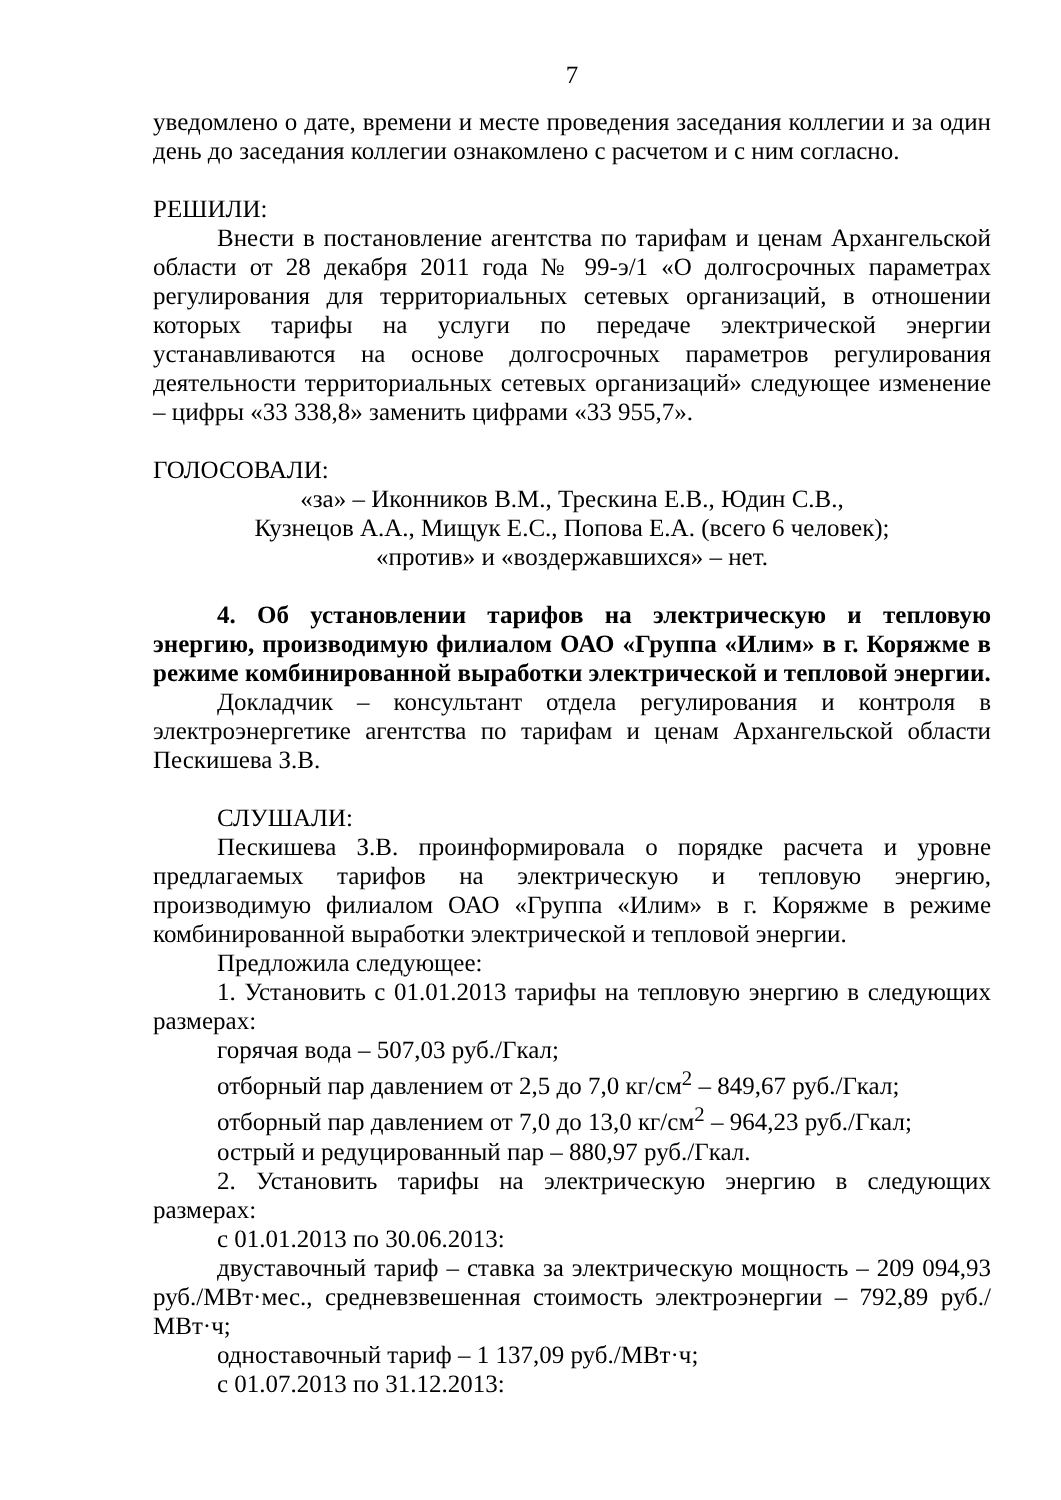7
уведомлено о дате, времени и месте проведения заседания коллегии и за один день до заседания коллегии ознакомлено с расчетом и с ним согласно.
РЕШИЛИ:
Внести в постановление агентства по тарифам и ценам Архангельской области от 28 декабря 2011 года № 99-э/1 «О долгосрочных параметрах регулирования для территориальных сетевых организаций, в отношении которых тарифы на услуги по передаче электрической энергии устанавливаются на основе долгосрочных параметров регулирования деятельности территориальных сетевых организаций» следующее изменение – цифры «33 338,8» заменить цифрами «33 955,7».
ГОЛОСОВАЛИ:
«за» – Иконников В.М., Трескина Е.В., Юдин С.В.,
Кузнецов А.А., Мищук Е.С., Попова Е.А. (всего 6 человек);
«против» и «воздержавшихся» – нет.
4. Об установлении тарифов на электрическую и тепловую энергию, производимую филиалом ОАО «Группа «Илим» в г. Коряжме в режиме комбинированной выработки электрической и тепловой энергии.
Докладчик – консультант отдела регулирования и контроля в электроэнергетике агентства по тарифам и ценам Архангельской области Пескишева З.В.
СЛУШАЛИ:
Пескишева З.В. проинформировала о порядке расчета и уровне предлагаемых тарифов на электрическую и тепловую энергию, производимую филиалом ОАО «Группа «Илим» в г. Коряжме в режиме комбинированной выработки электрической и тепловой энергии.
Предложила следующее:
1. Установить с 01.01.2013 тарифы на тепловую энергию в следующих размерах:
горячая вода – 507,03 руб./Гкал;
отборный пар давлением от 2,5 до 7,0 кг/см<sup>2</sup> – 849,67 руб./Гкал;
отборный пар давлением от 7,0 до 13,0 кг/см<sup>2</sup> – 964,23 руб./Гкал;
острый и редуцированный пар – 880,97 руб./Гкал.
2. Установить тарифы на электрическую энергию в следующих размерах:
с 01.01.2013 по 30.06.2013:
двуставочный тариф – ставка за электрическую мощность – 209 094,93 руб./МВт·мес., средневзвешенная стоимость электроэнергии – 792,89 руб./МВт·ч;
одноставочный тариф – 1 137,09 руб./МВт·ч;
с 01.07.2013 по 31.12.2013: